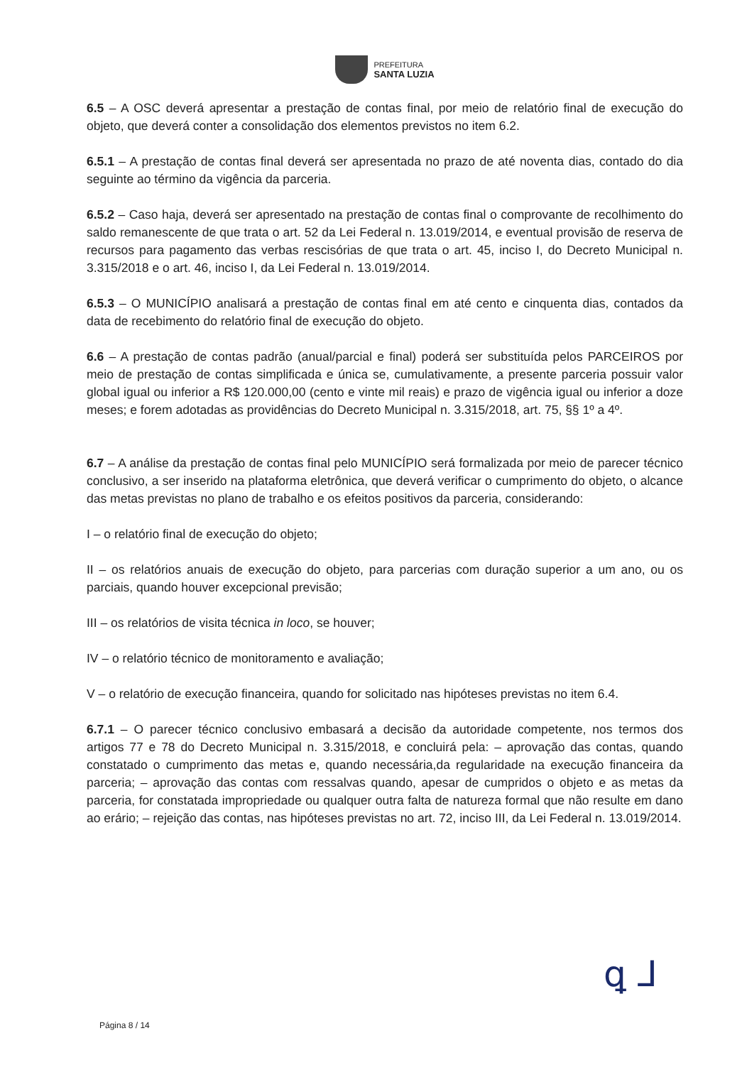PREFEITURA
SANTA LUZIA
6.5 – A OSC deverá apresentar a prestação de contas final, por meio de relatório final de execução do objeto, que deverá conter a consolidação dos elementos previstos no item 6.2.
6.5.1 – A prestação de contas final deverá ser apresentada no prazo de até noventa dias, contado do dia seguinte ao término da vigência da parceria.
6.5.2 – Caso haja, deverá ser apresentado na prestação de contas final o comprovante de recolhimento do saldo remanescente de que trata o art. 52 da Lei Federal n. 13.019/2014, e eventual provisão de reserva de recursos para pagamento das verbas rescisórias de que trata o art. 45, inciso I, do Decreto Municipal n. 3.315/2018 e o art. 46, inciso I, da Lei Federal n. 13.019/2014.
6.5.3 – O MUNICÍPIO analisará a prestação de contas final em até cento e cinquenta dias, contados da data de recebimento do relatório final de execução do objeto.
6.6 – A prestação de contas padrão (anual/parcial e final) poderá ser substituída pelos PARCEIROS por meio de prestação de contas simplificada e única se, cumulativamente, a presente parceria possuir valor global igual ou inferior a R$ 120.000,00 (cento e vinte mil reais) e prazo de vigência igual ou inferior a doze meses; e forem adotadas as providências do Decreto Municipal n. 3.315/2018, art. 75, §§ 1º a 4º.
6.7 – A análise da prestação de contas final pelo MUNICÍPIO será formalizada por meio de parecer técnico conclusivo, a ser inserido na plataforma eletrônica, que deverá verificar o cumprimento do objeto, o alcance das metas previstas no plano de trabalho e os efeitos positivos da parceria, considerando:
I – o relatório final de execução do objeto;
II – os relatórios anuais de execução do objeto, para parcerias com duração superior a um ano, ou os parciais, quando houver excepcional previsão;
III – os relatórios de visita técnica in loco, se houver;
IV – o relatório técnico de monitoramento e avaliação;
V – o relatório de execução financeira, quando for solicitado nas hipóteses previstas no item 6.4.
6.7.1 – O parecer técnico conclusivo embasará a decisão da autoridade competente, nos termos dos artigos 77 e 78 do Decreto Municipal n. 3.315/2018, e concluirá pela: – aprovação das contas, quando constatado o cumprimento das metas e, quando necessária,da regularidade na execução financeira da parceria; – aprovação das contas com ressalvas quando, apesar de cumpridos o objeto e as metas da parceria, for constatada impropriedade ou qualquer outra falta de natureza formal que não resulte em dano ao erário; – rejeição das contas, nas hipóteses previstas no art. 72, inciso III, da Lei Federal n. 13.019/2014.
ꝗ ⅃
Página 8 / 14